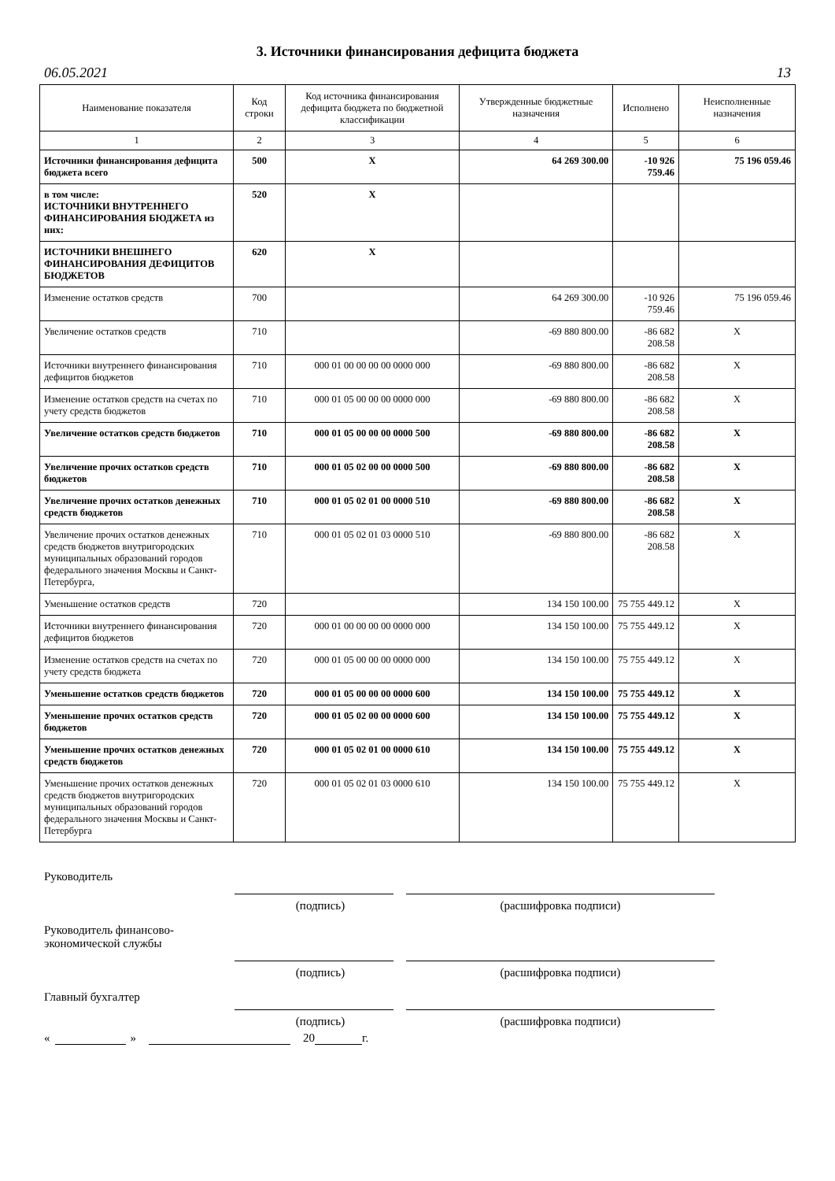3. Источники финансирования дефицита бюджета
06.05.2021 13
| Наименование показателя | Код строки | Код источника финансирования дефицита бюджета по бюджетной классификации | Утвержденные бюджетные назначения | Исполнено | Неисполненные назначения |
| --- | --- | --- | --- | --- | --- |
| 1 | 2 | 3 | 4 | 5 | 6 |
| Источники финансирования дефицита бюджета всего | 500 | X | 64 269 300.00 | -10 926 759.46 | 75 196 059.46 |
| в том числе: ИСТОЧНИКИ ВНУТРЕННЕГО ФИНАНСИРОВАНИЯ БЮДЖЕТА из них: | 520 | X | | | |
| ИСТОЧНИКИ ВНЕШНЕГО ФИНАНСИРОВАНИЯ ДЕФИЦИТОВ БЮДЖЕТОВ | 620 | X | | | |
| Изменение остатков средств | 700 | | 64 269 300.00 | -10 926 759.46 | 75 196 059.46 |
| Увеличение остатков средств | 710 | | -69 880 800.00 | -86 682 208.58 | X |
| Источники внутреннего финансирования дефицитов бюджетов | 710 | 000 01 00 00 00 00 0000 000 | -69 880 800.00 | -86 682 208.58 | X |
| Изменение остатков средств на счетах по учету средств бюджетов | 710 | 000 01 05 00 00 00 0000 000 | -69 880 800.00 | -86 682 208.58 | X |
| Увеличение остатков средств бюджетов | 710 | 000 01 05 00 00 00 0000 500 | -69 880 800.00 | -86 682 208.58 | X |
| Увеличение прочих остатков средств бюджетов | 710 | 000 01 05 02 00 00 0000 500 | -69 880 800.00 | -86 682 208.58 | X |
| Увеличение прочих остатков денежных средств бюджетов | 710 | 000 01 05 02 01 00 0000 510 | -69 880 800.00 | -86 682 208.58 | X |
| Увеличение прочих остатков денежных средств бюджетов внутригородских муниципальных образований городов федерального значения Москвы и Санкт-Петербурга, | 710 | 000 01 05 02 01 03 0000 510 | -69 880 800.00 | -86 682 208.58 | X |
| Уменьшение остатков средств | 720 | | 134 150 100.00 | 75 755 449.12 | X |
| Источники внутреннего финансирования дефицитов бюджетов | 720 | 000 01 00 00 00 00 0000 000 | 134 150 100.00 | 75 755 449.12 | X |
| Изменение остатков средств на счетах по учету средств бюджета | 720 | 000 01 05 00 00 00 0000 000 | 134 150 100.00 | 75 755 449.12 | X |
| Уменьшение остатков средств бюджетов | 720 | 000 01 05 00 00 00 0000 600 | 134 150 100.00 | 75 755 449.12 | X |
| Уменьшение прочих остатков средств бюджетов | 720 | 000 01 05 02 00 00 0000 600 | 134 150 100.00 | 75 755 449.12 | X |
| Уменьшение прочих остатков денежных средств бюджетов | 720 | 000 01 05 02 01 00 0000 610 | 134 150 100.00 | 75 755 449.12 | X |
| Уменьшение прочих остатков денежных средств бюджетов внутригородских муниципальных образований городов федерального значения Москвы и Санкт-Петербурга | 720 | 000 01 05 02 01 03 0000 610 | 134 150 100.00 | 75 755 449.12 | X |
Руководитель
(подпись) (расшифровка подписи)
Руководитель финансово-
экономической службы
(подпись) (расшифровка подписи)
Главный бухгалтер
(подпись) (расшифровка подписи)
« » 20 г.